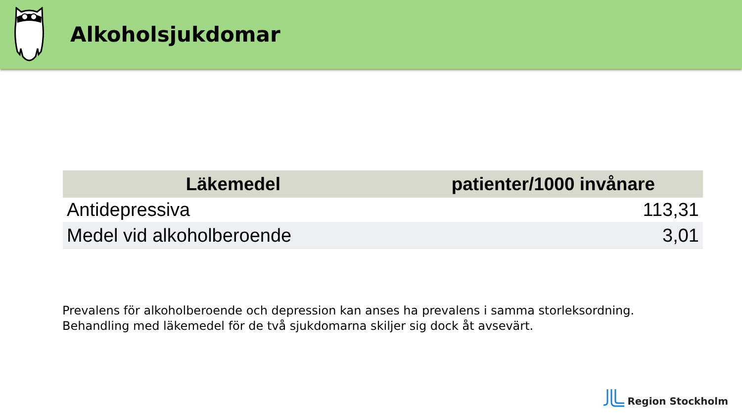Alkoholsjukdomar
| Läkemedel | patienter/1000 invånare |
| --- | --- |
| Antidepressiva | 113,31 |
| Medel vid alkoholberoende | 3,01 |
Prevalens för alkoholberoende och depression kan anses ha prevalens i samma storleksordning.
Behandling med läkemedel för de två sjukdomarna skiljer sig dock åt avsevärt.
Region Stockholm